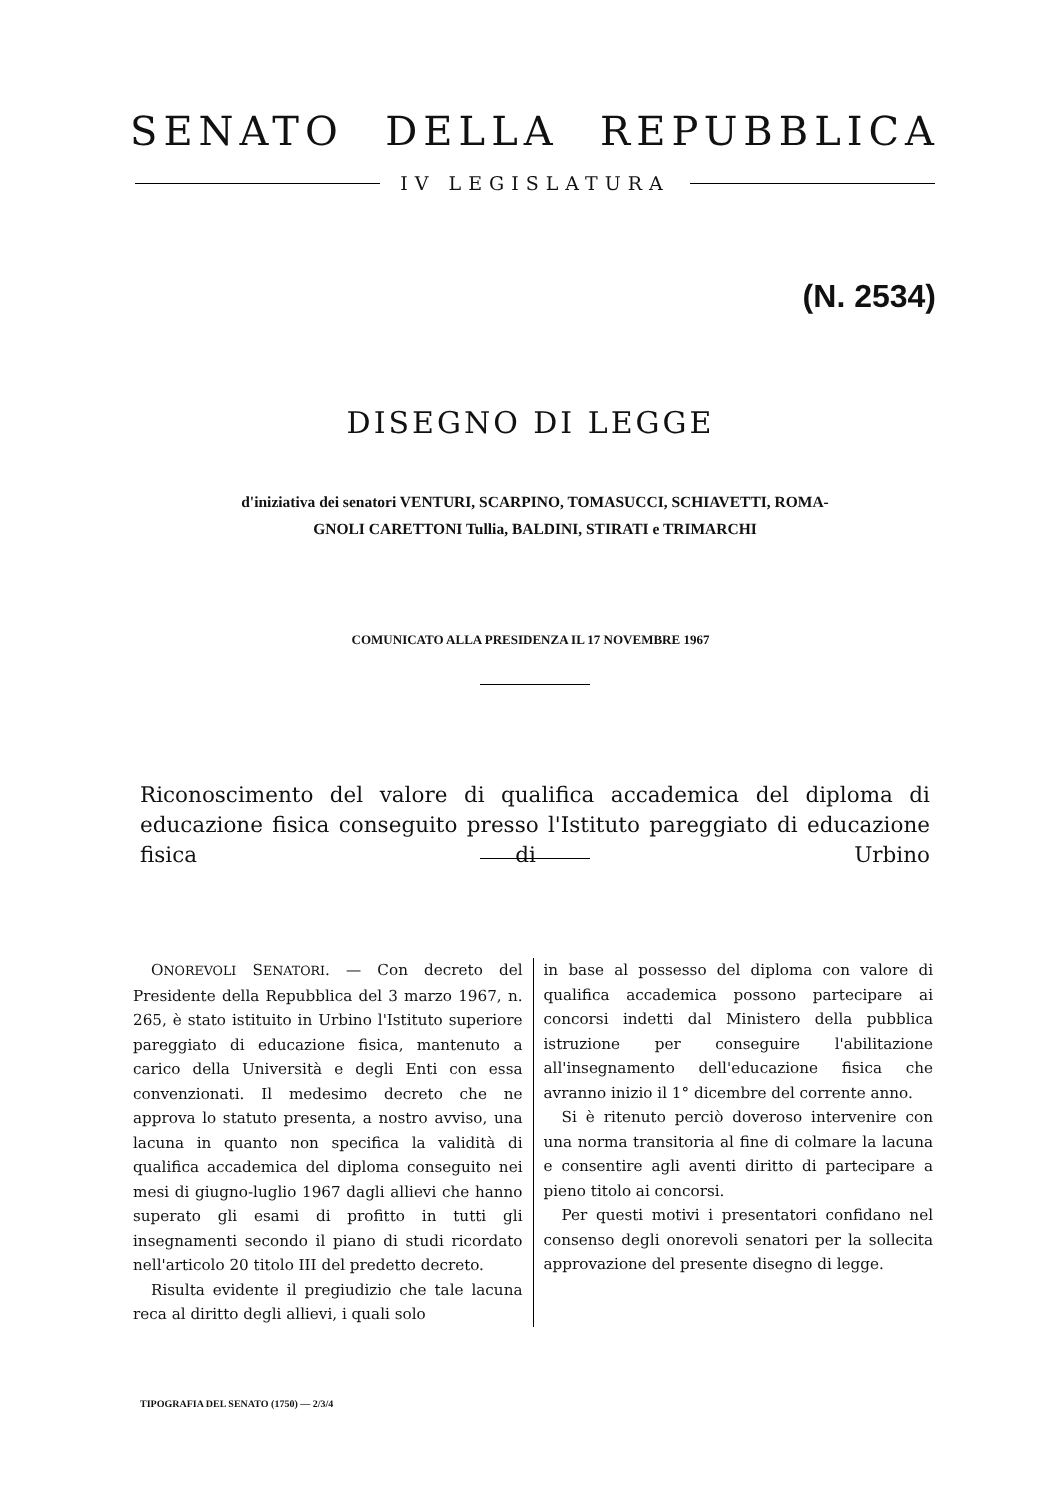SENATO DELLA REPUBBLICA
IV LEGISLATURA
(N. 2534)
DISEGNO DI LEGGE
d'iniziativa dei senatori VENTURI, SCARPINO, TOMASUCCI, SCHIAVETTI, ROMA-
GNOLI CARETTONI Tullia, BALDINI, STIRATI e TRIMARCHI
COMUNICATO ALLA PRESIDENZA IL 17 NOVEMBRE 1967
Riconoscimento del valore di qualifica accademica del diploma di educazione fisica conseguito presso l'Istituto pareggiato di educazione fisica di Urbino
ONOREVOLI SENATORI. — Con decreto del Presidente della Repubblica del 3 marzo 1967, n. 265, è stato istituito in Urbino l'Istituto superiore pareggiato di educazione fisica, mantenuto a carico della Università e degli Enti con essa convenzionati. Il medesimo decreto che ne approva lo statuto presenta, a nostro avviso, una lacuna in quanto non specifica la validità di qualifica accademica del diploma conseguito nei mesi di giugno-luglio 1967 dagli allievi che hanno superato gli esami di profitto in tutti gli insegnamenti secondo il piano di studi ricordato nell'articolo 20 titolo III del predetto decreto.
Risulta evidente il pregiudizio che tale lacuna reca al diritto degli allievi, i quali solo
in base al possesso del diploma con valore di qualifica accademica possono partecipare ai concorsi indetti dal Ministero della pubblica istruzione per conseguire l'abilitazione all'insegnamento dell'educazione fisica che avranno inizio il 1° dicembre del corrente anno.
Si è ritenuto perciò doveroso intervenire con una norma transitoria al fine di colmare la lacuna e consentire agli aventi diritto di partecipare a pieno titolo ai concorsi.
Per questi motivi i presentatori confidano nel consenso degli onorevoli senatori per la sollecita approvazione del presente disegno di legge.
TIPOGRAFIA DEL SENATO (1750) — 2/3/4